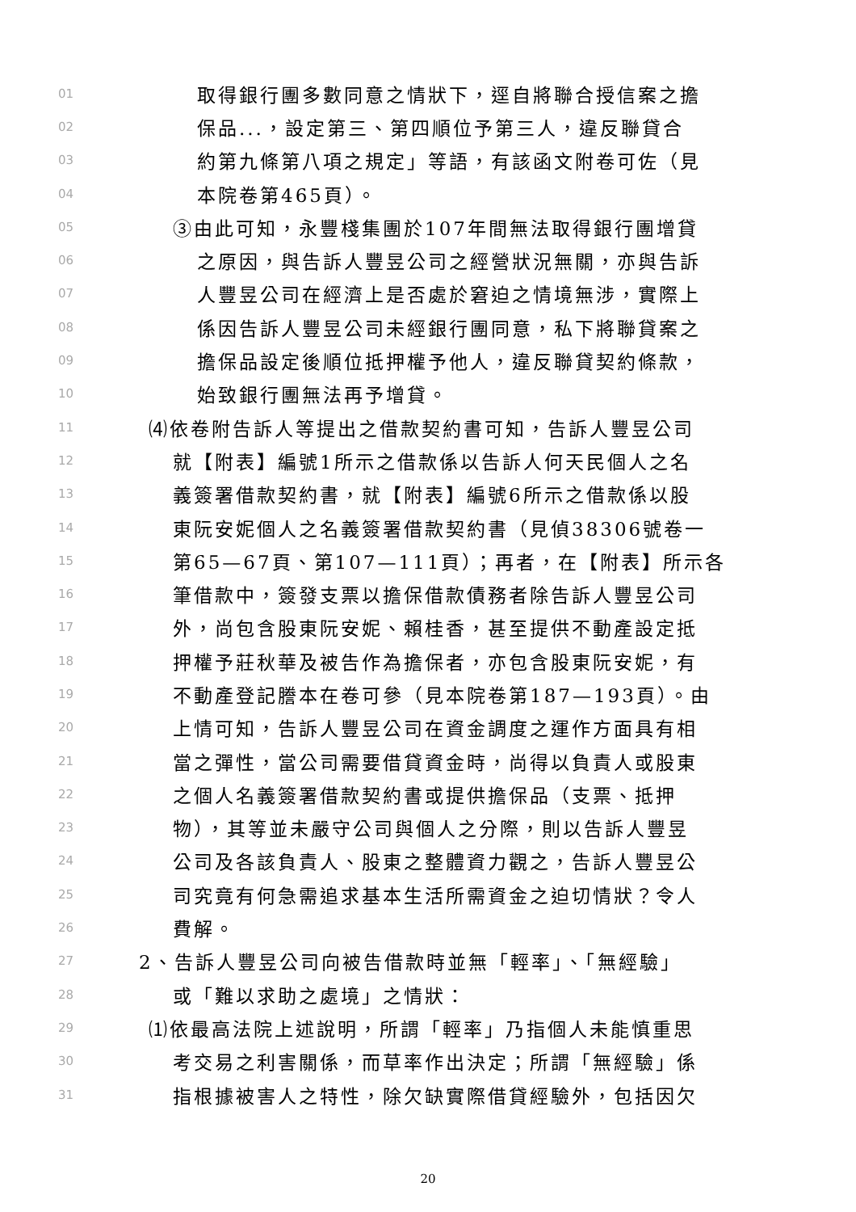01 取得銀行團多數同意之情狀下，逕自將聯合授信案之擔
02 保品...，設定第三、第四順位予第三人，違反聯貸合
03 約第九條第八項之規定」等語，有該函文附卷可佐（見
04 本院卷第465頁）。
05 ③由此可知，永豐棧集團於107年間無法取得銀行團增貸
06 之原因，與告訴人豐昱公司之經營狀況無關，亦與告訴
07 人豐昱公司在經濟上是否處於窘迫之情境無涉，實際上
08 係因告訴人豐昱公司未經銀行團同意，私下將聯貸案之
09 擔保品設定後順位抵押權予他人，違反聯貸契約條款，
10 始致銀行團無法再予增貸。
11 ⑷依卷附告訴人等提出之借款契約書可知，告訴人豐昱公司
12 就【附表】編號1所示之借款係以告訴人何天民個人之名
13 義簽署借款契約書，就【附表】編號6所示之借款係以股
14 東阮安妮個人之名義簽署借款契約書（見偵38306號卷一
15 第65—67頁、第107—111頁）；再者，在【附表】所示各
16 筆借款中，簽發支票以擔保借款債務者除告訴人豐昱公司
17 外，尚包含股東阮安妮、賴桂香，甚至提供不動產設定抵
18 押權予莊秋華及被告作為擔保者，亦包含股東阮安妮，有
19 不動產登記謄本在卷可參（見本院卷第187—193頁）。由
20 上情可知，告訴人豐昱公司在資金調度之運作方面具有相
21 當之彈性，當公司需要借貸資金時，尚得以負責人或股東
22 之個人名義簽署借款契約書或提供擔保品（支票、抵押
23 物），其等並未嚴守公司與個人之分際，則以告訴人豐昱
24 公司及各該負責人、股東之整體資力觀之，告訴人豐昱公
25 司究竟有何急需追求基本生活所需資金之迫切情狀？令人
26 費解。
27 2、告訴人豐昱公司向被告借款時並無「輕率」、「無經驗」
28 或「難以求助之處境」之情狀：
29 ⑴依最高法院上述說明，所謂「輕率」乃指個人未能慎重思
30 考交易之利害關係，而草率作出決定；所謂「無經驗」係
31 指根據被害人之特性，除欠缺實際借貸經驗外，包括因欠
20